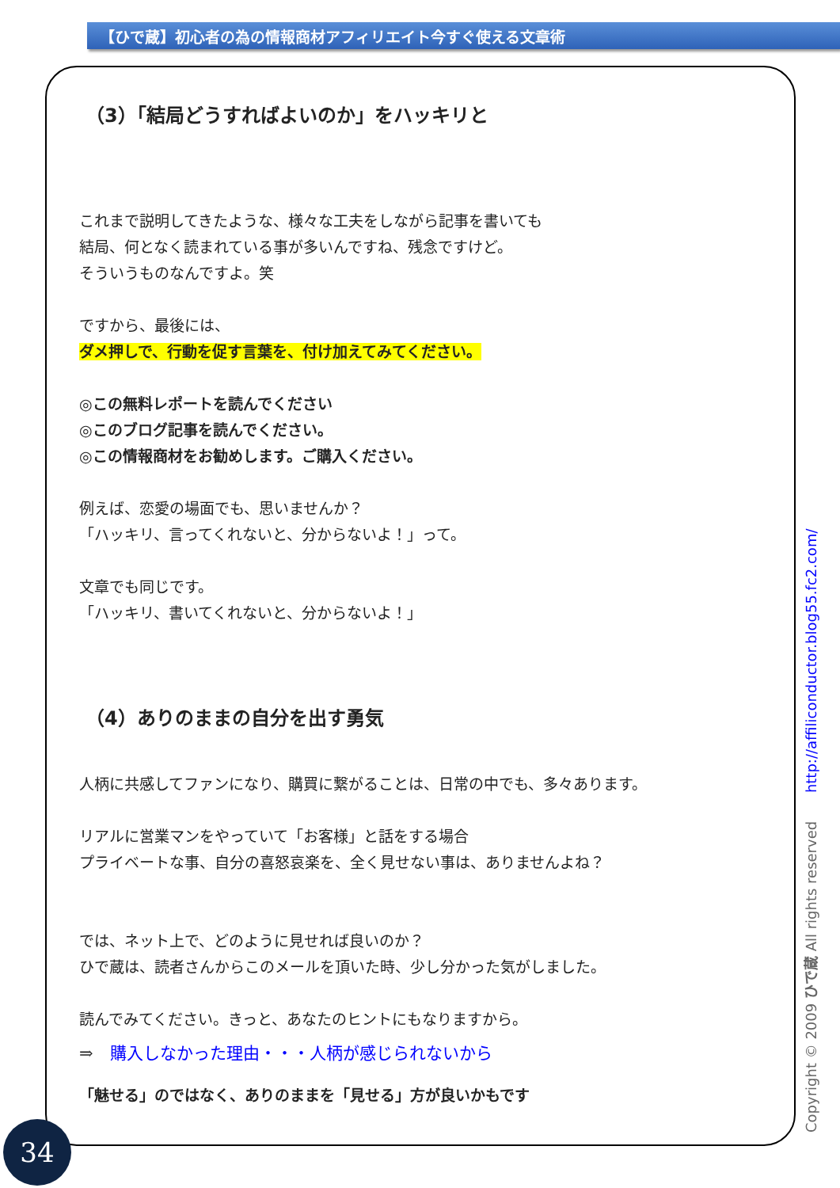【ひで蔵】初心者の為の情報商材アフィリエイト今すぐ使える文章術
（3）「結局どうすればよいのか」をハッキリと
これまで説明してきたような、様々な工夫をしながら記事を書いても
結局、何となく読まれている事が多いんですね、残念ですけど。
そういうものなんですよ。笑
ですから、最後には、
ダメ押しで、行動を促す言葉を、付け加えてみてください。
◎この無料レポートを読んでください
◎このブログ記事を読んでください。
◎この情報商材をお勧めします。ご購入ください。
例えば、恋愛の場面でも、思いませんか？
「ハッキリ、言ってくれないと、分からないよ！」って。
文章でも同じです。
「ハッキリ、書いてくれないと、分からないよ！」
（4）ありのままの自分を出す勇気
人柄に共感してファンになり、購買に繋がることは、日常の中でも、多々あります。
リアルに営業マンをやっていて「お客様」と話をする場合
プライベートな事、自分の喜怒哀楽を、全く見せない事は、ありませんよね？
では、ネット上で、どのように見せれば良いのか？
ひで蔵は、読者さんからこのメールを頂いた時、少し分かった気がしました。
読んでみてください。きっと、あなたのヒントにもなりますから。
⇒　購入しなかった理由・・・人柄が感じられないから
「魅せる」のではなく、ありのままを「見せる」方が良いかもです
Copyright © 2009 ひで蔵 All rights reserved http://affiliconductor.blog55.fc2.com/
34